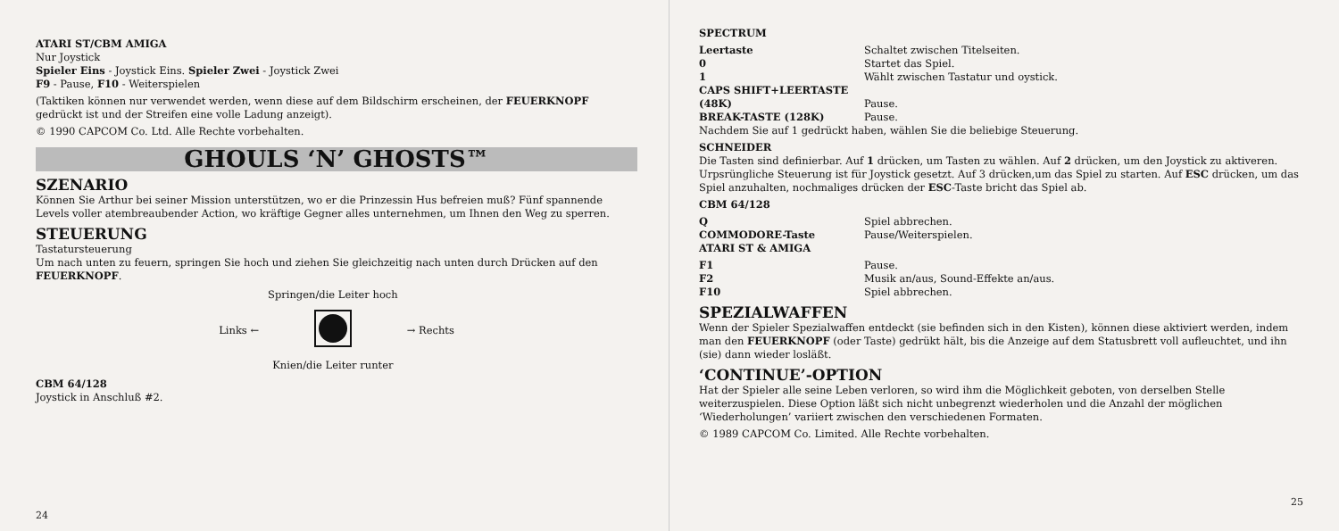ATARI ST/CBM AMIGA
Nur Joystick
Spieler Eins - Joystick Eins. Spieler Zwei - Joystick Zwei
F9 - Pause, F10 - Weiterspielen
(Taktiken können nur verwendet werden, wenn diese auf dem Bildschirm erscheinen, der FEUERKNOPF gedrückt ist und der Streifen eine volle Ladung anzeigt).
© 1990 CAPCOM Co. Ltd. Alle Rechte vorbehalten.
GHOULS ‘N’ GHOSTS™
SZENARIO
Können Sie Arthur bei seiner Mission unterstützen, wo er die Prinzessin Hus befreien muß? Fünf spannende Levels voller atembreaubender Action, wo kräftige Gegner alles unternehmen, um Ihnen den Weg zu sperren.
STEUERUNG
Tastatursteuerung
Um nach unten zu feuern, springen Sie hoch und ziehen Sie gleichzeitig nach unten durch Drücken auf den FEUERKNOPF.
Links ←
Springen/die Leiter hoch
Knien/die Leiter runter
→ Rechts
CBM 64/128
Joystick in Anschluß #2.
24
SPECTRUM
Leertaste Schaltet zwischen Titelseiten.
0 Startet das Spiel.
1 Wählt zwischen Tastatur und oystick.
CAPS SHIFT+LEERTASTE
(48K) Pause.
BREAK-TASTE (128K) Pause.
Nachdem Sie auf 1 gedrückt haben, wählen Sie die beliebige Steuerung.
SCHNEIDER
Die Tasten sind definierbar. Auf 1 drücken, um Tasten zu wählen. Auf 2 drücken, um den Joystick zu aktiveren. Urpsrüngliche Steuerung ist für Joystick gesetzt. Auf 3 drücken,um das Spiel zu starten. Auf ESC drücken, um das Spiel anzuhalten, nochmaliges drücken der ESC-Taste bricht das Spiel ab.
CBM 64/128
Q Spiel abbrechen.
COMMODORE-Taste Pause/Weiterspielen.
ATARI ST & AMIGA
F1 Pause.
F2 Musik an/aus, Sound-Effekte an/aus.
F10 Spiel abbrechen.
SPEZIALWAFFEN
Wenn der Spieler Spezialwaffen entdeckt (sie befinden sich in den Kisten), können diese aktiviert werden, indem man den FEUERKNOPF (oder Taste) gedrükt hält, bis die Anzeige auf dem Statusbrett voll aufleuchtet, und ihn (sie) dann wieder losläßt.
‘CONTINUE’-OPTION
Hat der Spieler alle seine Leben verloren, so wird ihm die Möglichkeit geboten, von derselben Stelle weiterzuspielen. Diese Option läßt sich nicht unbegrenzt wiederholen und die Anzahl der möglichen ‘Wiederholungen’ variiert zwischen den verschiedenen Formaten.
© 1989 CAPCOM Co. Limited. Alle Rechte vorbehalten.
25